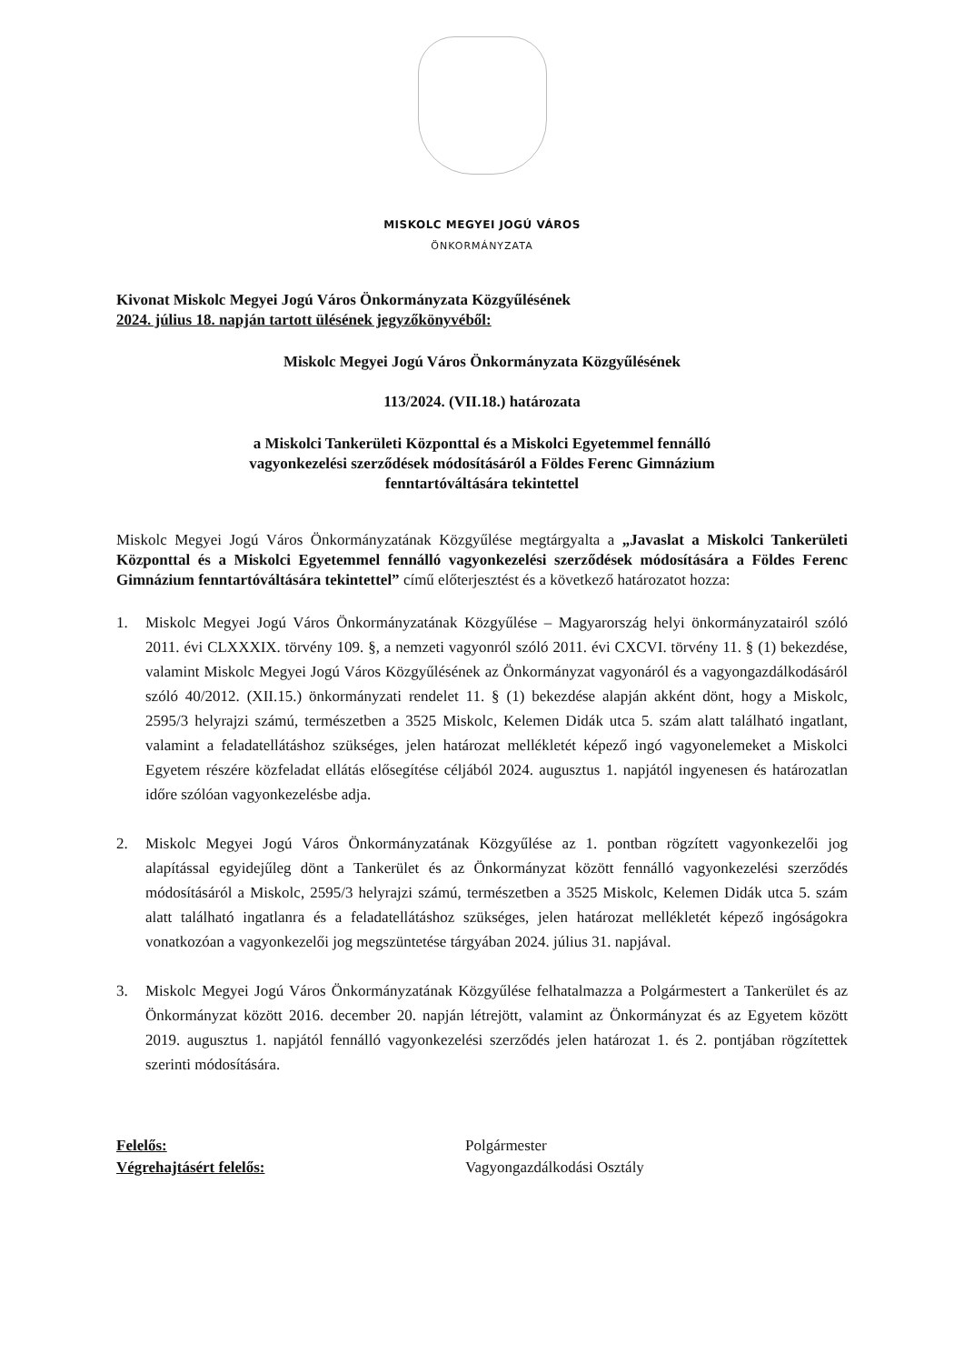MISKOLC MEGYEI JOGÚ VÁROS
ÖNKORMÁNYZATA
Kivonat Miskolc Megyei Jogú Város Önkormányzata Közgyűlésének
2024. július 18. napján tartott ülésének jegyzőkönyvéből:
Miskolc Megyei Jogú Város Önkormányzata Közgyűlésének
113/2024. (VII.18.) határozata
a Miskolci Tankerületi Központtal és a Miskolci Egyetemmel fennálló
vagyonkezelési szerződések módosításáról a Földes Ferenc Gimnázium
fenntartóváltására tekintettel
Miskolc Megyei Jogú Város Önkormányzatának Közgyűlése megtárgyalta a „Javaslat a Miskolci Tankerületi Központtal és a Miskolci Egyetemmel fennálló vagyonkezelési szerződések módosítására a Földes Ferenc Gimnázium fenntartóváltására tekintettel” című előterjesztést és a következő határozatot hozza:
1. Miskolc Megyei Jogú Város Önkormányzatának Közgyűlése – Magyarország helyi önkormányzatairól szóló 2011. évi CLXXXIX. törvény 109. §, a nemzeti vagyonról szóló 2011. évi CXCVI. törvény 11. § (1) bekezdése, valamint Miskolc Megyei Jogú Város Közgyűlésének az Önkormányzat vagyonáról és a vagyongazdálkodásáról szóló 40/2012. (XII.15.) önkormányzati rendelet 11. § (1) bekezdése alapján akként dönt, hogy a Miskolc, 2595/3 helyrajzi számú, természetben a 3525 Miskolc, Kelemen Didák utca 5. szám alatt található ingatlant, valamint a feladatellátáshoz szükséges, jelen határozat mellékletét képező ingó vagyonelemeket a Miskolci Egyetem részére közfeladat ellátás elősegítése céljából 2024. augusztus 1. napjától ingyenesen és határozatlan időre szólóan vagyonkezelésbe adja.
2. Miskolc Megyei Jogú Város Önkormányzatának Közgyűlése az 1. pontban rögzített vagyonkezelői jog alapítással egyidejűleg dönt a Tankerület és az Önkormányzat között fennálló vagyonkezelési szerződés módosításáról a Miskolc, 2595/3 helyrajzi számú, természetben a 3525 Miskolc, Kelemen Didák utca 5. szám alatt található ingatlanra és a feladatellátáshoz szükséges, jelen határozat mellékletét képező ingóságokra vonatkozóan a vagyonkezelői jog megszüntetése tárgyában 2024. július 31. napjával.
3. Miskolc Megyei Jogú Város Önkormányzatának Közgyűlése felhatalmazza a Polgármestert a Tankerület és az Önkormányzat között 2016. december 20. napján létrejött, valamint az Önkormányzat és az Egyetem között 2019. augusztus 1. napjától fennálló vagyonkezelési szerződés jelen határozat 1. és 2. pontjában rögzítettek szerinti módosítására.
| Felelős: | Polgármester |
| Végrehajtásért felelős: | Vagyongazdálkodási Osztály |